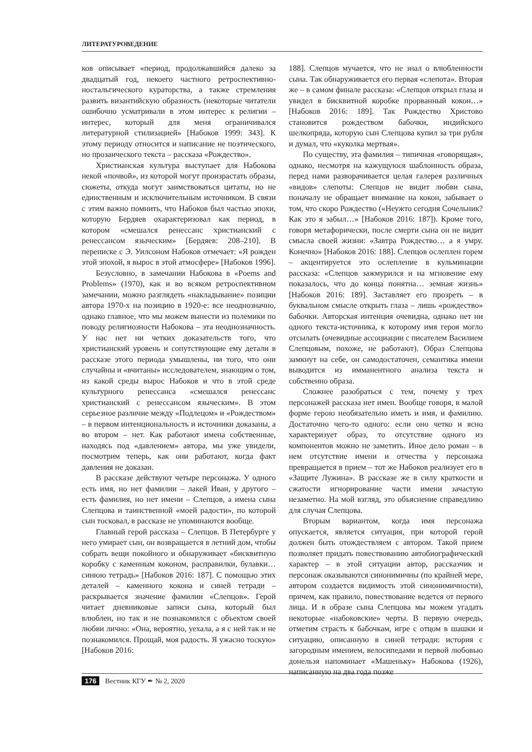ЛИТЕРАТУРОВЕДЕНИЕ
ков описывает «период, продолжавшийся далеко за двадцатый год, некоего частного ретроспективно-ностальгического кураторства, а также стремления развить византийскую образность (некоторые читатели ошибочно усматривали в этом интерес к религии – интерес, который для меня ограничивался литературной стилизацией» [Набоков 1999: 343]. К этому периоду относится и написание не поэтического, но прозаического текста – рассказа «Рождество».
Христианская культура выступает для Набокова некой «почвой», из которой могут произрастать образы, сюжеты, откуда могут заимствоваться цитаты, но не единственным и исключительным источником. В связи с этим важно помнить, что Набоков был частью эпохи, которую Бердяев охарактеризовал как период, в котором «смешался ренессанс христианский с ренессансом языческим» [Бердяев: 208–210]. В переписке с Э. Уилсоном Набоков отмечает: «Я рожден этой эпохой, я вырос в этой атмосфере» [Набоков 1996].
Безусловно, в замечании Набокова в «Poems and Problems» (1970), как и во всяком ретроспективном замечании, можно разглядеть «накладывание» позиции автора 1970-х на позицию в 1920-е: все неоднозначно, однако главное, что мы можем вынести из полемики по поводу религиозности Набокова – эта неоднозначность. У нас нет ни четких доказательств того, что христианский уровень и сопутствующие ему детали в рассказе этого периода умышлены, ни того, что они случайны и «вчитаны» исследователем, знающим о том, из какой среды вырос Набоков и что в этой среде культурного ренессанса «смешался ренессанс христианский с ренессансом языческим». В этом серьезное различие между «Подлецом» и «Рождеством» – в первом интенциональность и источники доказаны, а во втором – нет. Как работают имена собственные, находясь под «давлением» автора, мы уже увидели, посмотрим теперь, как они работают, когда факт давления не доказан.
В рассказе действуют четыре персонажа. У одного есть имя, но нет фамилии – лакей Иван, у другого – есть фамилия, но нет имени – Слепцов, а имена сына Слепцова и таинственной «моей радости», по которой сын тосковал, в рассказе не упоминаются вообще.
Главный герой рассказа – Слепцов. В Петербурге у него умирает сын, он возвращается в летний дом, чтобы собрать вещи покойного и обнаруживает «бисквитную коробку с каменным коконом, расправилки, булавки… синюю тетрадь» [Набоков 2016: 187]. С помощью этих деталей – каменного кокона и синей тетради – раскрывается значение фамилии «Слепцов». Герой читает дневниковые записи сына, который был влюблен, но так и не познакомился с объектом своей любви лично: «Она, вероятно, уехала, а я с ней так и не познакомился. Прощай, моя радость. Я ужасно тоскую» [Набоков 2016:
188]. Слепцов мучается, что не знал о влюбленности сына. Так обнаруживается его первая «слепота». Вторая же – в самом финале рассказа: «Слепцов открыл глаза и увидел в бисквитной коробке прорванный кокон…» [Набоков 2016: 189]. Так Рождество Христово становится рождеством бабочки, индийского шелкопряда, которую сын Слепцова купил за три рубля и думал, что «куколка мертвая».
По существу, эта фамилия – типичная «говорящая», однако, несмотря на кажущуюся шаблонность образа, перед нами разворачивается целая галерея различных «видов» слепоты: Слепцов не видит любви сына, поначалу не обращает внимание на кокон, забывает о том, что скоро Рождество («Неужто сегодня Сочельник? Как это я забыл…» [Набоков 2016: 187]). Кроме того, говоря метафорически, после смерти сына он не видит смысла своей жизни: «Завтра Рождество… а я умру. Конечно» [Набоков 2016: 188]. Слепцов ослеплен горем – акцентируется это ослепление в кульминации рассказа: «Слепцов зажмурился и на мгновение ему показалось, что до конца понятна… земная жизнь» [Набоков 2016: 189]. Заставляет его прозреть – в буквальном смысле открыть глаза – лишь «рождество» бабочки. Авторская интенция очевидна, однако нет ни одного текста-источника, к которому имя героя могло отсылать (очевидные ассоциации с писателем Василием Слепцовым, похоже, не работают). Образ Слепцова замкнут на себе, он самодостаточен, семантика имени выводится из имманентного анализа текста и собственно образа.
Сложнее разобраться с тем, почему у трех персонажей рассказа нет имен. Вообще говоря, в малой форме герою необязательно иметь и имя, и фамилию. Достаточно чего-то одного: если оно четко и ясно характеризует образ, то отсутствие одного из компонентов можно не заметить. Иное дело роман – в нем отсутствие имени и отчества у персонажа превращается в прием – тот же Набоков реализует его в «Защите Лужина». В рассказе же в силу краткости и сжатости игнорирование части имени зачастую незаметно. На мой взгляд, это объяснение справедливо для случая Слепцова.
Вторым вариантом, когда имя персонажа опускается, является ситуация, при которой герой должен быть отождествляем с автором. Такой прием позволяет придать повествованию автобиографический характер – в этой ситуации автор, рассказчик и персонаж оказываются синонимичны (по крайней мере, автором создается видимость этой синонимичности), причем, как правило, повествование ведется от первого лица. И в образе сына Слепцова мы можем угадать некоторые «набоковские» черты. В первую очередь, отметим страсть к бабочкам, игре с отцом в шашки и ситуацию, описанную в синей тетради: история с загородным имением, велосипедами и первой любовью донельзя напоминает «Машеньку» Набокова (1926), написанную на два года позже
176 Вестник КГУ ✒ № 2, 2020